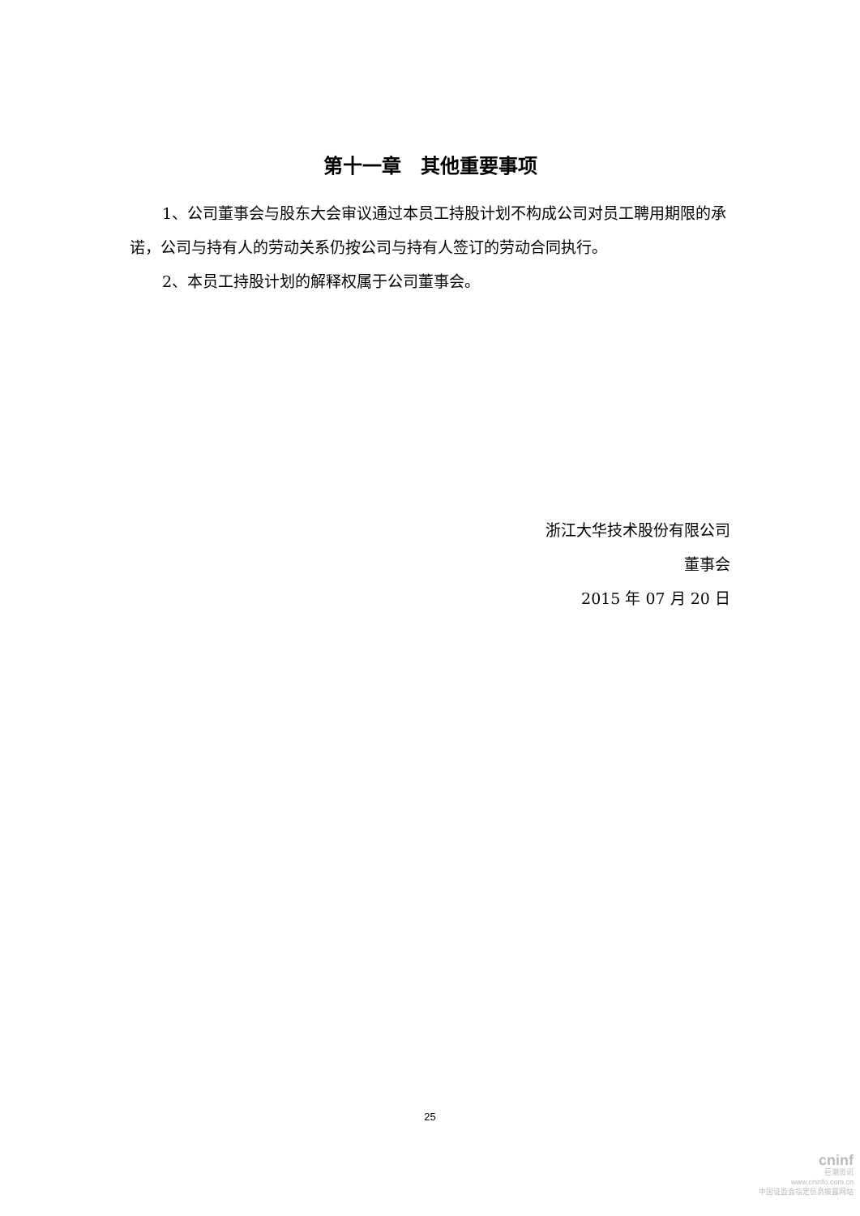第十一章　其他重要事项
1、公司董事会与股东大会审议通过本员工持股计划不构成公司对员工聘用期限的承诺，公司与持有人的劳动关系仍按公司与持有人签订的劳动合同执行。
2、本员工持股计划的解释权属于公司董事会。
浙江大华技术股份有限公司
董事会
2015 年 07 月 20 日
25
cninf
巨潮资讯
www.cninfo.com.cn
中国证监会指定信息披露网站